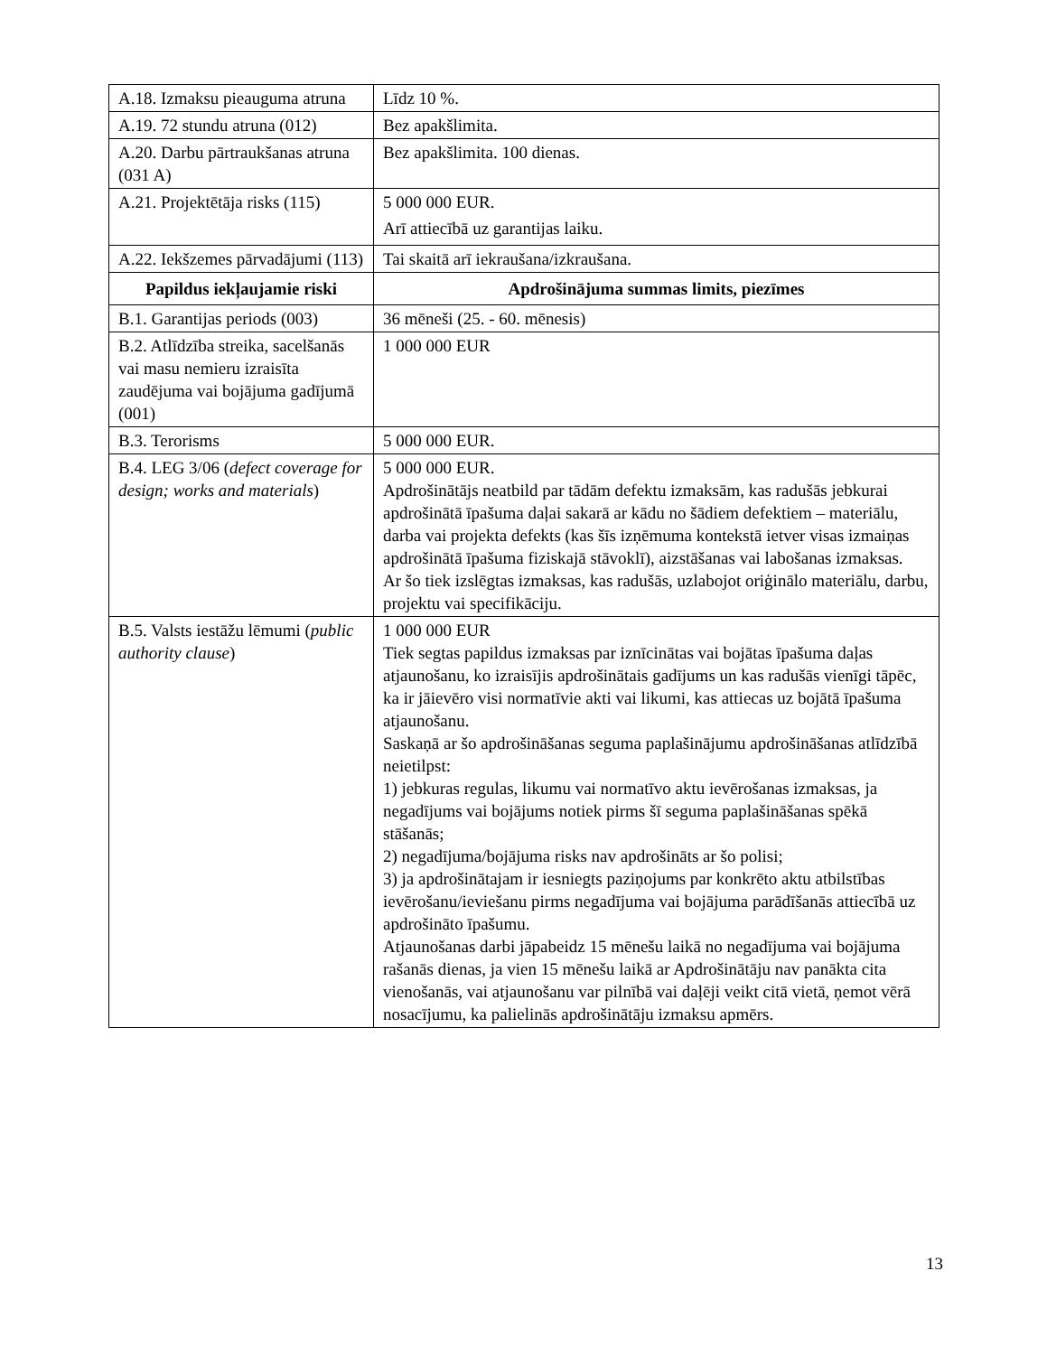| A.18. Izmaksu pieauguma atruna | Līdz 10 %. |
| A.19. 72 stundu atruna (012) | Bez apakšlimita. |
| A.20. Darbu pārtraukšanas atruna (031 A) | Bez apakšlimita. 100 dienas. |
| A.21. Projektētāja risks (115) | 5 000 000 EUR. Arī attiecībā uz garantijas laiku. |
| A.22. Iekšzemes pārvadājumi (113) | Tai skaitā arī iekraušana/izkraušana. |
| Papildus iekļaujamie riski | Apdrošinājuma summas limits, piezīmes |
| B.1. Garantijas periods (003) | 36 mēneši (25. - 60. mēnesis) |
| B.2. Atlīdzība streika, sacelšanās vai masu nemieru izraisīta zaudējuma vai bojājuma gadījumā (001) | 1 000 000 EUR |
| B.3. Terorisms | 5 000 000 EUR. |
| B.4. LEG 3/06 ( defect coverage for design; works and materials ) | 5 000 000 EUR. Apdrošinātājs neatbild par tādām defektu izmaksām, kas radušās jebkurai apdrošinātā īpašuma daļai sakarā ar kādu no šādiem defektiem – materiālu, darba vai projekta defekts (kas šīs izņēmuma kontekstā ietver visas izmaiņas apdrošinātā īpašuma fiziskajā stāvoklī), aizstāšanas vai labošanas izmaksas. Ar šo tiek izslēgtas izmaksas, kas radušās, uzlabojot oriģinālo materiālu, darbu, projektu vai specifikāciju. |
| B.5. Valsts iestāžu lēmumi ( public authority clause ) | 1 000 000 EUR Tiek segtas papildus izmaksas par iznīcinātas vai bojātas īpašuma daļas atjaunošanu, ko izraisījis apdrošinātais gadījums un kas radušās vienīgi tāpēc, ka ir jāievēro visi normatīvie akti vai likumi, kas attiecas uz bojātā īpašuma atjaunošanu. Saskaņā ar šo apdrošināšanas seguma paplašinājumu apdrošināšanas atlīdzībā neietilpst: 1) jebkuras regulas, likumu vai normatīvo aktu ievērošanas izmaksas, ja negadījums vai bojājums notiek pirms šī seguma paplašināšanas spēkā stāšanās; 2) negadījuma/bojājuma risks nav apdrošināts ar šo polisi; 3) ja apdrošinātajam ir iesniegts paziņojums par konkrēto aktu atbilstības ievērošanu/ieviešanu pirms negadījuma vai bojājuma parādīšanās attiecībā uz apdrošināto īpašumu. Atjaunošanas darbi jāpabeidz 15 mēnešu laikā no negadījuma vai bojājuma rašanās dienas, ja vien 15 mēnešu laikā ar Apdrošinātāju nav panākta cita vienošanās, vai atjaunošanu var pilnībā vai daļēji veikt citā vietā, ņemot vērā nosacījumu, ka palielinās apdrošinātāju izmaksu apmērs. |
13